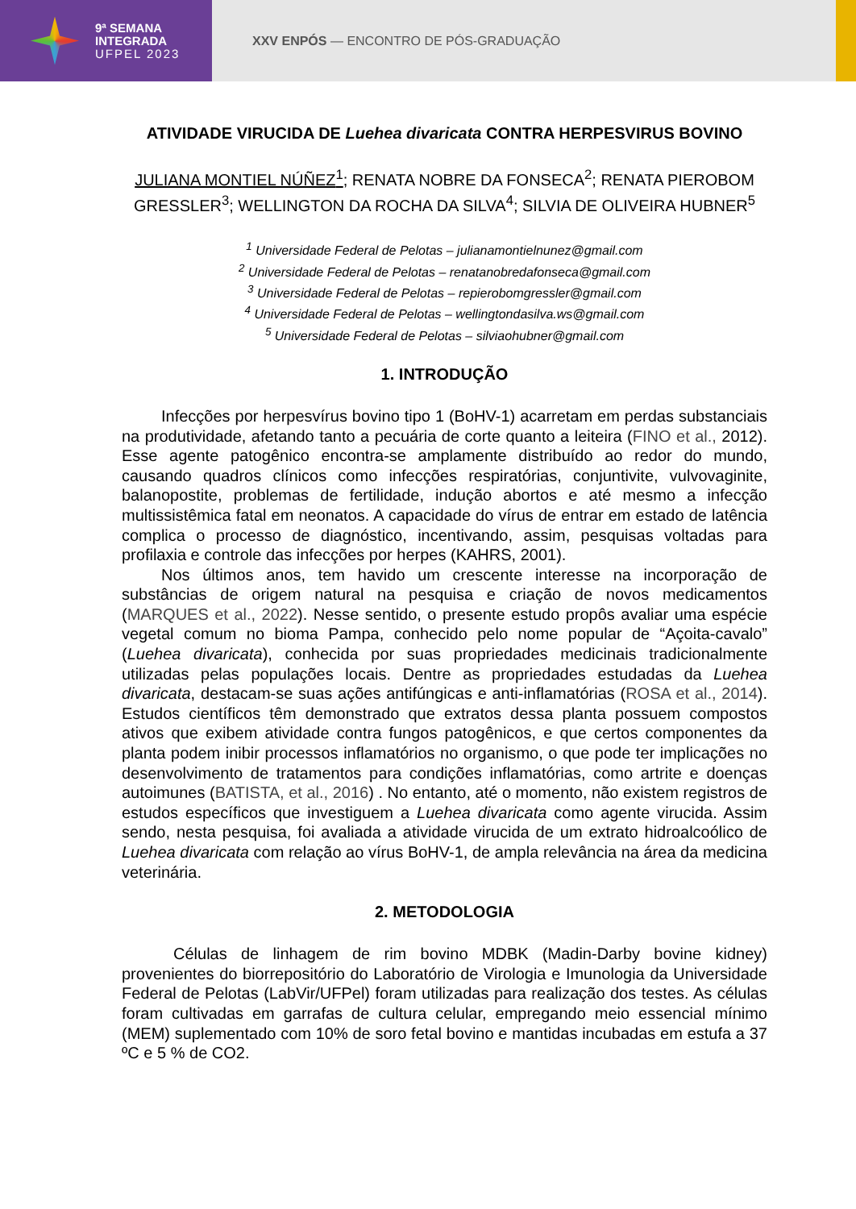9ª SEMANA
INTEGRADA
UFPEL 2023
XXV ENPÓS — ENCONTRO DE PÓS-GRADUAÇÃO
ATIVIDADE VIRUCIDA DE Luehea divaricata CONTRA HERPESVIRUS BOVINO
JULIANA MONTIEL NÚÑEZ<sup>1</sup>; RENATA NOBRE DA FONSECA<sup>2</sup>; RENATA PIEROBOM GRESSLER<sup>3</sup>; WELLINGTON DA ROCHA DA SILVA<sup>4</sup>; SILVIA DE OLIVEIRA HUBNER<sup>5</sup>
<sup>1</sup> Universidade Federal de Pelotas – julianamontielnunez@gmail.com
<sup>2</sup> Universidade Federal de Pelotas – renatanobredafonseca@gmail.com
<sup>3</sup> Universidade Federal de Pelotas – repierobomgressler@gmail.com
<sup>4</sup> Universidade Federal de Pelotas – wellingtondasilva.ws@gmail.com
<sup>5</sup> Universidade Federal de Pelotas – silviaohubner@gmail.com
1. INTRODUÇÃO
Infecções por herpesvírus bovino tipo 1 (BoHV-1) acarretam em perdas substanciais na produtividade, afetando tanto a pecuária de corte quanto a leiteira (FINO et al., 2012). Esse agente patogênico encontra-se amplamente distribuído ao redor do mundo, causando quadros clínicos como infecções respiratórias, conjuntivite, vulvovaginite, balanopostite, problemas de fertilidade, indução abortos e até mesmo a infecção multissistêmica fatal em neonatos. A capacidade do vírus de entrar em estado de latência complica o processo de diagnóstico, incentivando, assim, pesquisas voltadas para profilaxia e controle das infecções por herpes (KAHRS, 2001).
Nos últimos anos, tem havido um crescente interesse na incorporação de substâncias de origem natural na pesquisa e criação de novos medicamentos (MARQUES et al., 2022). Nesse sentido, o presente estudo propôs avaliar uma espécie vegetal comum no bioma Pampa, conhecido pelo nome popular de “Açoita-cavalo” (Luehea divaricata), conhecida por suas propriedades medicinais tradicionalmente utilizadas pelas populações locais. Dentre as propriedades estudadas da Luehea divaricata, destacam-se suas ações antifúngicas e anti-inflamatórias (ROSA et al., 2014). Estudos científicos têm demonstrado que extratos dessa planta possuem compostos ativos que exibem atividade contra fungos patogênicos, e que certos componentes da planta podem inibir processos inflamatórios no organismo, o que pode ter implicações no desenvolvimento de tratamentos para condições inflamatórias, como artrite e doenças autoimunes (BATISTA, et al., 2016) . No entanto, até o momento, não existem registros de estudos específicos que investiguem a Luehea divaricata como agente virucida. Assim sendo, nesta pesquisa, foi avaliada a atividade virucida de um extrato hidroalcoólico de Luehea divaricata com relação ao vírus BoHV-1, de ampla relevância na área da medicina veterinária.
2. METODOLOGIA
Células de linhagem de rim bovino MDBK (Madin-Darby bovine kidney) provenientes do biorrepositório do Laboratório de Virologia e Imunologia da Universidade Federal de Pelotas (LabVir/UFPel) foram utilizadas para realização dos testes. As células foram cultivadas em garrafas de cultura celular, empregando meio essencial mínimo (MEM) suplementado com 10% de soro fetal bovino e mantidas incubadas em estufa a 37 ºC e 5 % de CO2.